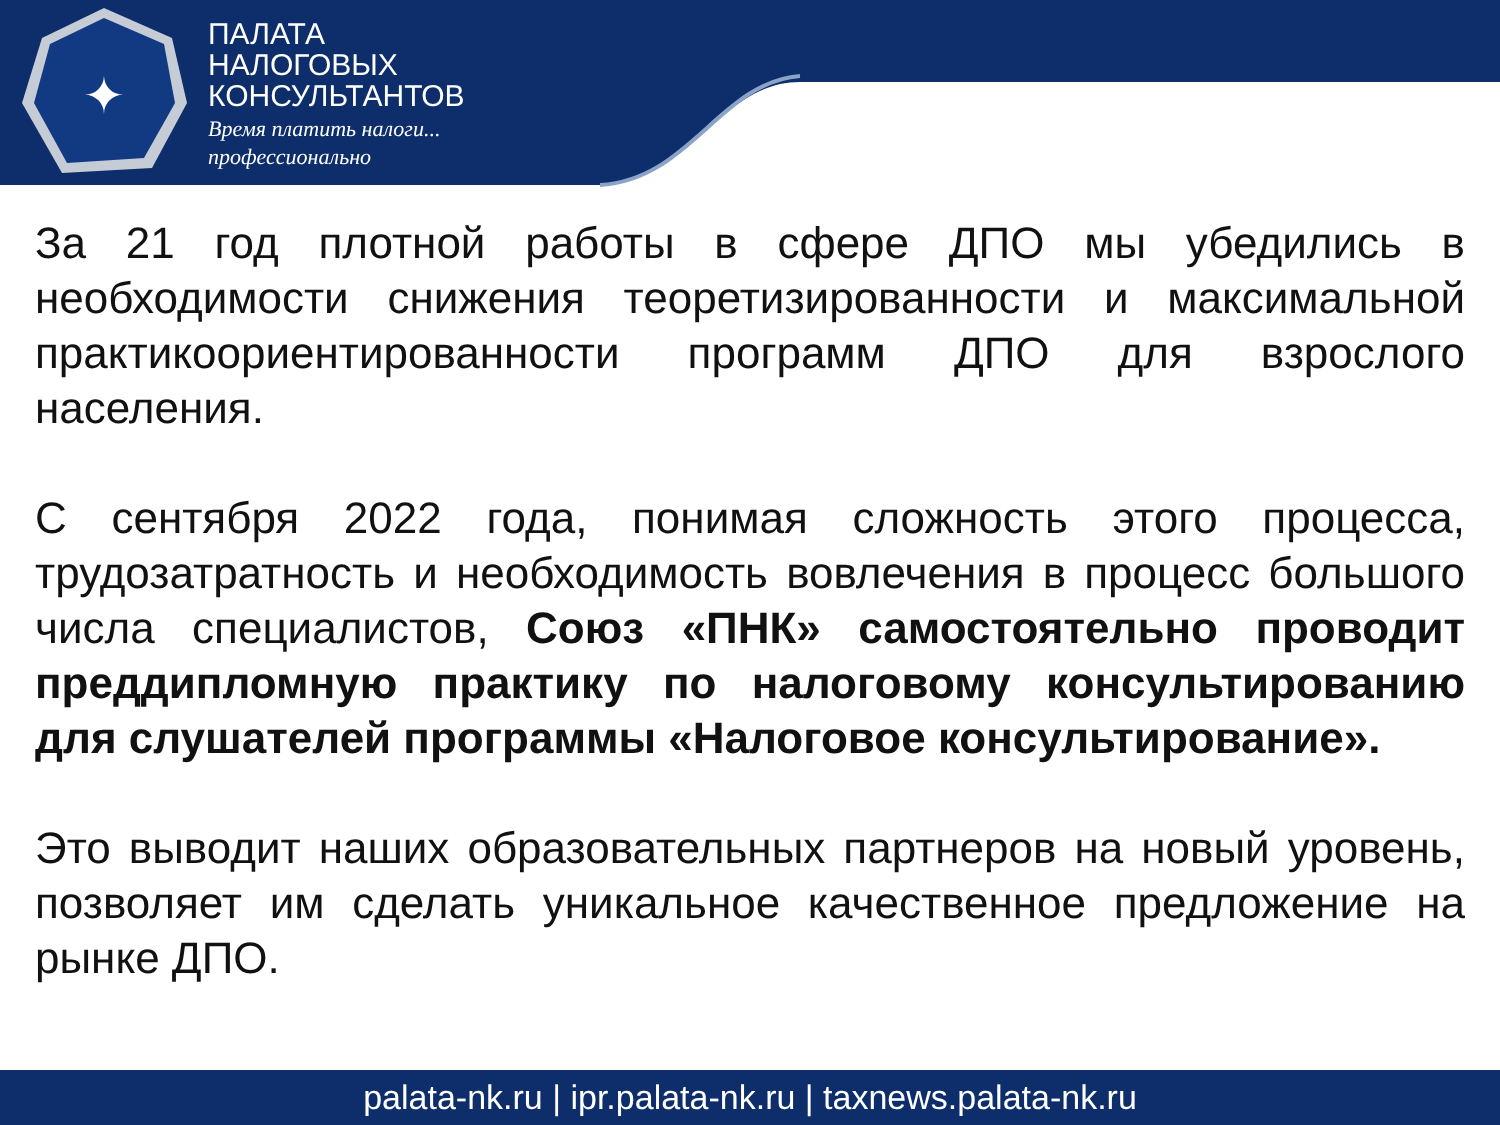✦
ПАЛАТА
НАЛОГОВЫХ
КОНСУЛЬТАНТОВ
Время платить налоги...
профессионально
За 21 год плотной работы в сфере ДПО мы убедились в необходимости снижения теоретизированности и максимальной практикоориентированности программ ДПО для взрослого населения.
С сентября 2022 года, понимая сложность этого процесса, трудозатратность и необходимость вовлечения в процесс большого числа специалистов, Союз «ПНК» самостоятельно проводит преддипломную практику по налоговому консультированию для слушателей программы «Налоговое консультирование».
Это выводит наших образовательных партнеров на новый уровень, позволяет им сделать уникальное качественное предложение на рынке ДПО.
palata-nk.ru | ipr.palata-nk.ru | taxnews.palata-nk.ru